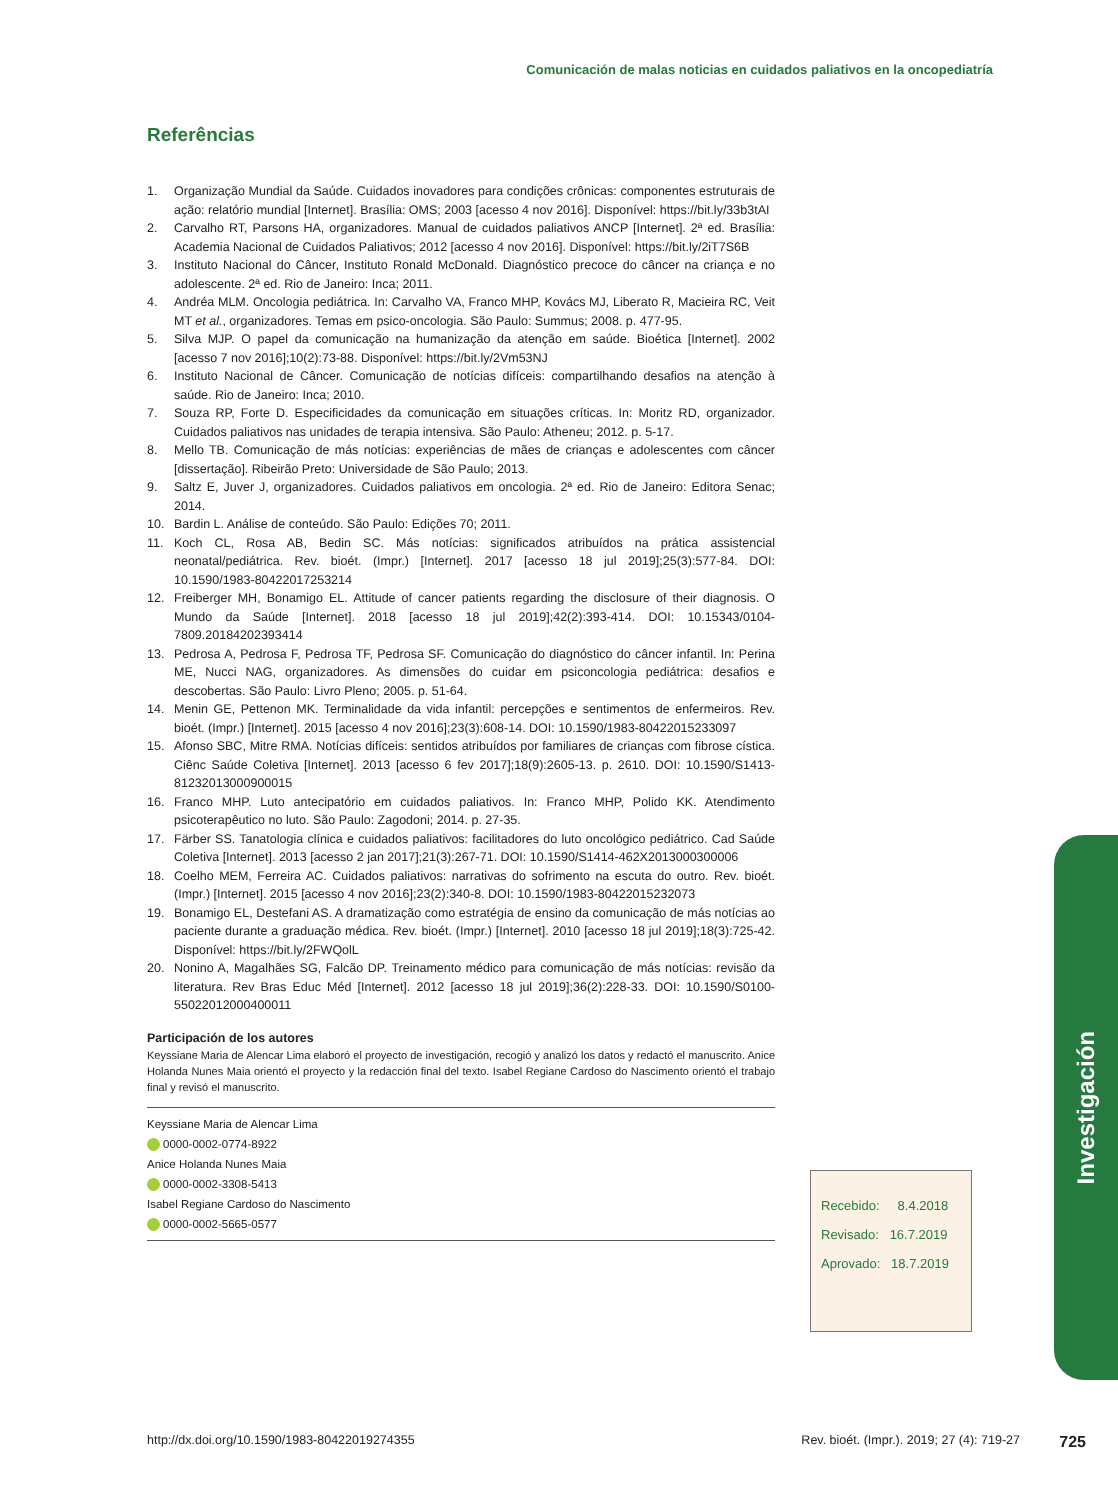Comunicación de malas noticias en cuidados paliativos en la oncopediatría
Referências
1. Organização Mundial da Saúde. Cuidados inovadores para condições crônicas: componentes estruturais de ação: relatório mundial [Internet]. Brasília: OMS; 2003 [acesso 4 nov 2016]. Disponível: https://bit.ly/33b3tAI
2. Carvalho RT, Parsons HA, organizadores. Manual de cuidados paliativos ANCP [Internet]. 2ª ed. Brasília: Academia Nacional de Cuidados Paliativos; 2012 [acesso 4 nov 2016]. Disponível: https://bit.ly/2iT7S6B
3. Instituto Nacional do Câncer, Instituto Ronald McDonald. Diagnóstico precoce do câncer na criança e no adolescente. 2ª ed. Rio de Janeiro: Inca; 2011.
4. Andréa MLM. Oncologia pediátrica. In: Carvalho VA, Franco MHP, Kovács MJ, Liberato R, Macieira RC, Veit MT et al., organizadores. Temas em psico-oncologia. São Paulo: Summus; 2008. p. 477-95.
5. Silva MJP. O papel da comunicação na humanização da atenção em saúde. Bioética [Internet]. 2002 [acesso 7 nov 2016];10(2):73-88. Disponível: https://bit.ly/2Vm53NJ
6. Instituto Nacional de Câncer. Comunicação de notícias difíceis: compartilhando desafios na atenção à saúde. Rio de Janeiro: Inca; 2010.
7. Souza RP, Forte D. Especificidades da comunicação em situações críticas. In: Moritz RD, organizador. Cuidados paliativos nas unidades de terapia intensiva. São Paulo: Atheneu; 2012. p. 5-17.
8. Mello TB. Comunicação de más notícias: experiências de mães de crianças e adolescentes com câncer [dissertação]. Ribeirão Preto: Universidade de São Paulo; 2013.
9. Saltz E, Juver J, organizadores. Cuidados paliativos em oncologia. 2ª ed. Rio de Janeiro: Editora Senac; 2014.
10. Bardin L. Análise de conteúdo. São Paulo: Edições 70; 2011.
11. Koch CL, Rosa AB, Bedin SC. Más notícias: significados atribuídos na prática assistencial neonatal/pediátrica. Rev. bioét. (Impr.) [Internet]. 2017 [acesso 18 jul 2019];25(3):577-84. DOI: 10.1590/1983-80422017253214
12. Freiberger MH, Bonamigo EL. Attitude of cancer patients regarding the disclosure of their diagnosis. O Mundo da Saúde [Internet]. 2018 [acesso 18 jul 2019];42(2):393-414. DOI: 10.15343/0104-7809.20184202393414
13. Pedrosa A, Pedrosa F, Pedrosa TF, Pedrosa SF. Comunicação do diagnóstico do câncer infantil. In: Perina ME, Nucci NAG, organizadores. As dimensões do cuidar em psiconcologia pediátrica: desafios e descobertas. São Paulo: Livro Pleno; 2005. p. 51-64.
14. Menin GE, Pettenon MK. Terminalidade da vida infantil: percepções e sentimentos de enfermeiros. Rev. bioét. (Impr.) [Internet]. 2015 [acesso 4 nov 2016];23(3):608-14. DOI: 10.1590/1983-80422015233097
15. Afonso SBC, Mitre RMA. Notícias difíceis: sentidos atribuídos por familiares de crianças com fibrose cística. Ciênc Saúde Coletiva [Internet]. 2013 [acesso 6 fev 2017];18(9):2605-13. p. 2610. DOI: 10.1590/S1413-81232013000900015
16. Franco MHP. Luto antecipatório em cuidados paliativos. In: Franco MHP, Polido KK. Atendimento psicoterapêutico no luto. São Paulo: Zagodoni; 2014. p. 27-35.
17. Färber SS. Tanatologia clínica e cuidados paliativos: facilitadores do luto oncológico pediátrico. Cad Saúde Coletiva [Internet]. 2013 [acesso 2 jan 2017];21(3):267-71. DOI: 10.1590/S1414-462X2013000300006
18. Coelho MEM, Ferreira AC. Cuidados paliativos: narrativas do sofrimento na escuta do outro. Rev. bioét. (Impr.) [Internet]. 2015 [acesso 4 nov 2016];23(2):340-8. DOI: 10.1590/1983-80422015232073
19. Bonamigo EL, Destefani AS. A dramatização como estratégia de ensino da comunicação de más notícias ao paciente durante a graduação médica. Rev. bioét. (Impr.) [Internet]. 2010 [acesso 18 jul 2019];18(3):725-42. Disponível: https://bit.ly/2FWQolL
20. Nonino A, Magalhães SG, Falcão DP. Treinamento médico para comunicação de más notícias: revisão da literatura. Rev Bras Educ Méd [Internet]. 2012 [acesso 18 jul 2019];36(2):228-33. DOI: 10.1590/S0100-55022012000400011
Participación de los autores
Keyssiane Maria de Alencar Lima elaboró el proyecto de investigación, recogió y analizó los datos y redactó el manuscrito. Anice Holanda Nunes Maia orientó el proyecto y la redacción final del texto. Isabel Regiane Cardoso do Nascimento orientó el trabajo final y revisó el manuscrito.
Keyssiane Maria de Alencar Lima
0000-0002-0774-8922
Anice Holanda Nunes Maia
0000-0002-3308-5413
Isabel Regiane Cardoso do Nascimento
0000-0002-5665-0577
Recebido: 8.4.2018
Revisado: 16.7.2019
Aprovado: 18.7.2019
Investigación
http://dx.doi.org/10.1590/1983-80422019274355 Rev. bioét. (Impr.). 2019; 27 (4): 719-27 725